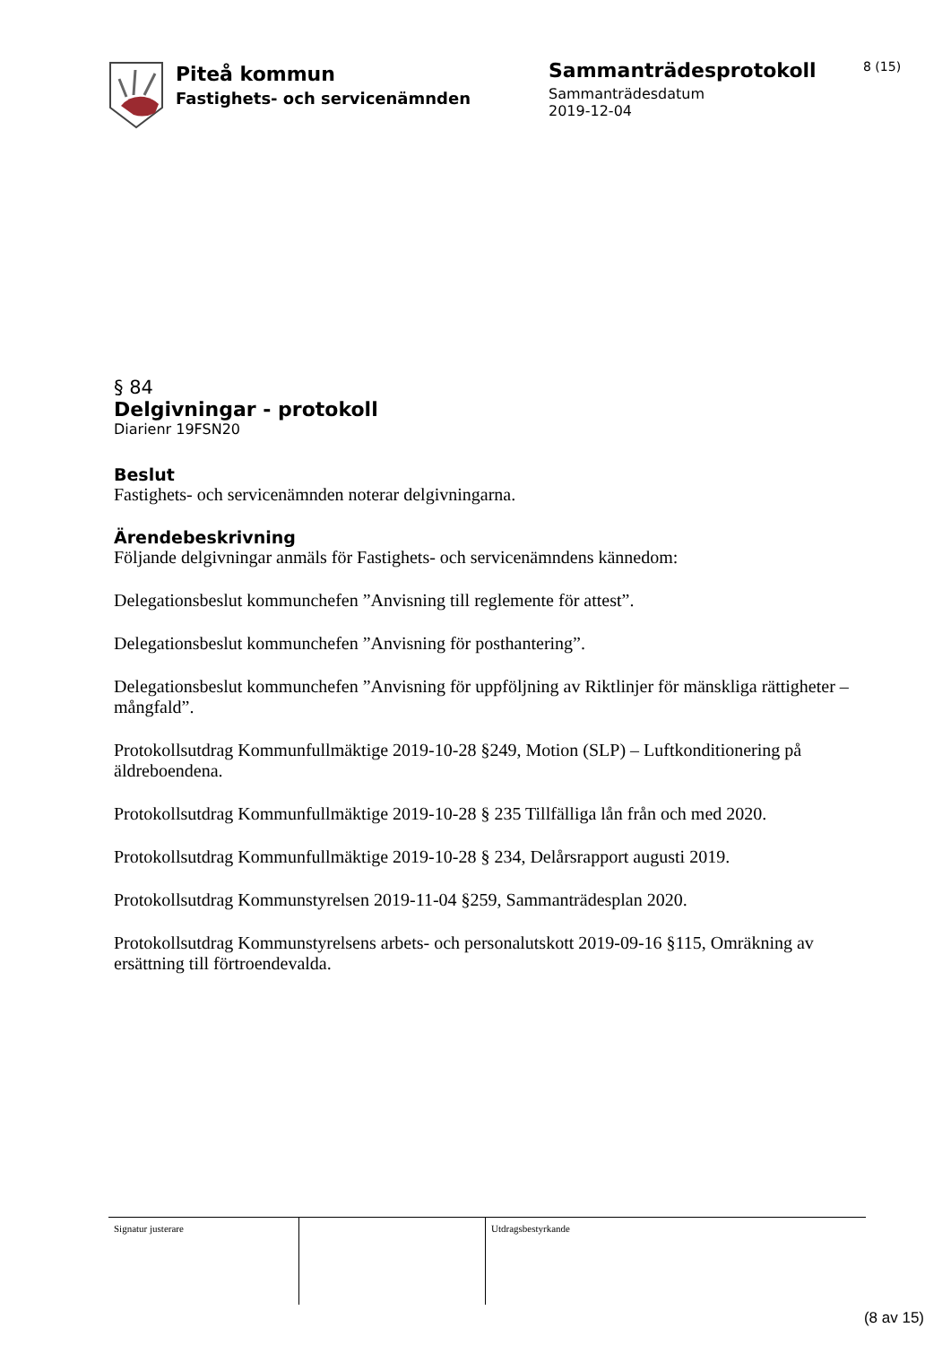Piteå kommun
Fastighets- och servicenämnden
Sammanträdesprotokoll
Sammanträdesdatum
2019-12-04
8 (15)
§ 84
Delgivningar - protokoll
Diarienr 19FSN20
Beslut
Fastighets- och servicenämnden noterar delgivningarna.
Ärendebeskrivning
Följande delgivningar anmäls för Fastighets- och servicenämndens kännedom:
Delegationsbeslut kommunchefen ”Anvisning till reglemente för attest”.
Delegationsbeslut kommunchefen ”Anvisning för posthantering”.
Delegationsbeslut kommunchefen ”Anvisning för uppföljning av Riktlinjer för mänskliga rättigheter – mångfald”.
Protokollsutdrag Kommunfullmäktige 2019-10-28 §249, Motion (SLP) – Luftkonditionering på äldreboendena.
Protokollsutdrag Kommunfullmäktige 2019-10-28 § 235 Tillfälliga lån från och med 2020.
Protokollsutdrag Kommunfullmäktige 2019-10-28 § 234, Delårsrapport augusti 2019.
Protokollsutdrag Kommunstyrelsen 2019-11-04 §259, Sammanträdesplan 2020.
Protokollsutdrag Kommunstyrelsens arbets- och personalutskott 2019-09-16 §115, Omräkning av ersättning till förtroendevalda.
| Signatur justerare | | Utdragsbestyrkande |
(8 av 15)